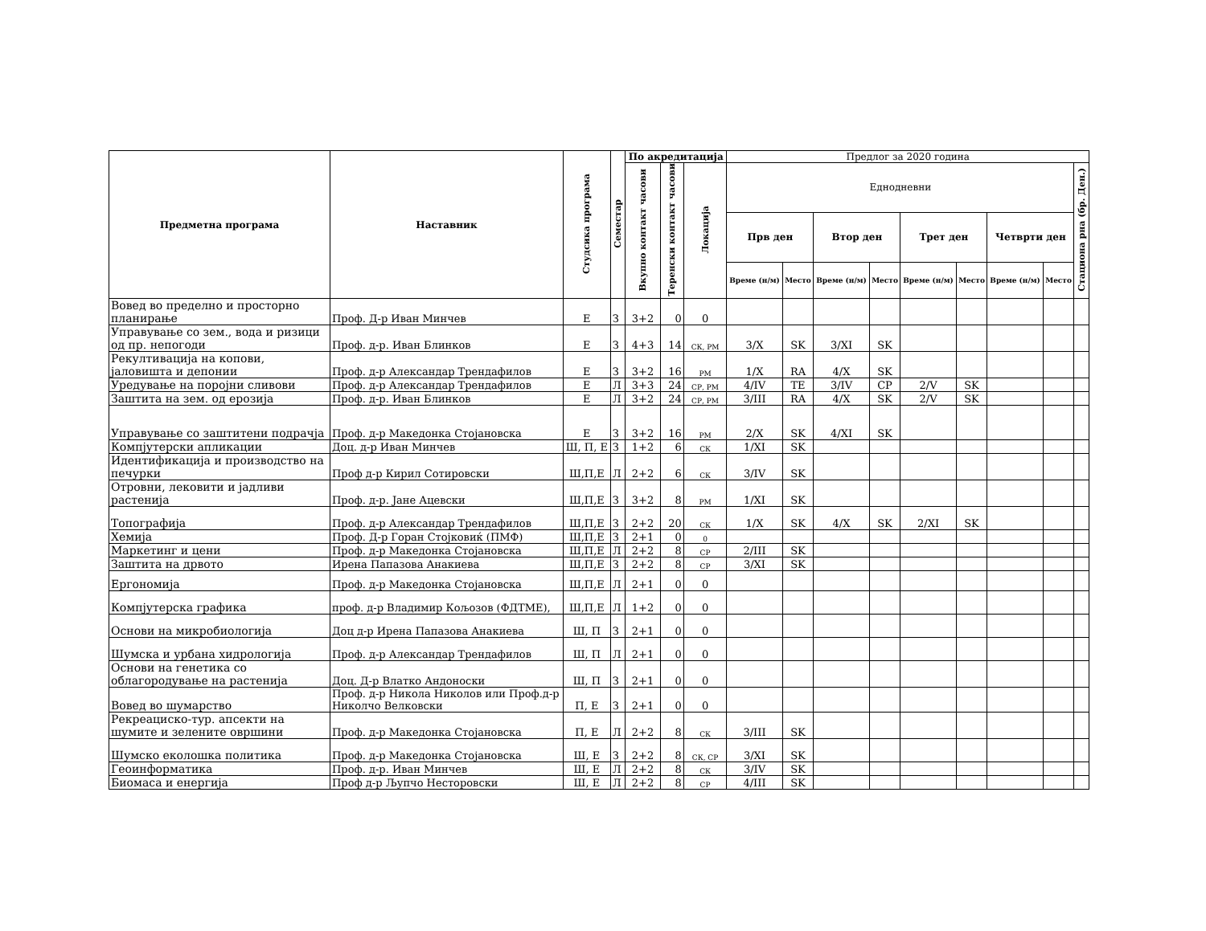| Предметна програма | Наставник | Студсика програма | Семестар | По акредитација | | | Предлог за 2020 година | | | | | | | | |
| --- | --- | --- | --- | --- | --- | --- | --- | --- | --- | --- | --- | --- | --- | --- | --- |
| | | | | Вкупно контакт часови | Теренски контакт часови | Локација | Еднодневни | | | | | | | | Стациона рна (бр. Ден.) |
| | | | | | | | Прв ден | | Втор ден | | Трет ден | | Четврти ден | | |
| | | | | | | | Време (н/м) | Место | Време (н/м) | Место | Време (н/м) | Место | Време (н/м) | Место | |
| Вовед во пределно и просторно планирање | Проф. Д-р Иван Минчев | Е | З | 3+2 | 0 | 0 | | | | | | | | | |
| Управување со зем., вода и ризици од пр. непогоди | Проф. д-р. Иван Блинков | Е | З | 4+3 | 14 | СК, РМ | 3/X | SK | 3/XI | SK | | | | | |
| Рекултивација на копови, јаловишта и депонии | Проф. д-р Александар Трендафилов | Е | З | 3+2 | 16 | РМ | 1/X | RA | 4/X | SK | | | | | |
| Уредување на поројни сливови | Проф. д-р Александар Трендафилов | Е | Л | 3+3 | 24 | СР, РМ | 4/IV | TE | 3/IV | CP | 2/V | SK | | | |
| Заштита на зем. од ерозија | Проф. д-р. Иван Блинков | Е | Л | 3+2 | 24 | СР, РМ | 3/III | RA | 4/X | SK | 2/V | SK | | | |
| Управување со заштитени подрачја | Проф. д-р Македонка Стојановска | Е | З | 3+2 | 16 | РМ | 2/X | SK | 4/XI | SK | | | | | |
| Компјутерски апликации | Доц. д-р Иван Минчев | Ш, П, Е | З | 1+2 | 6 | СК | 1/XI | SK | | | | | | | |
| Идентификација и производство на печурки | Проф д-р Кирил Сотировски | Ш,П,Е | Л | 2+2 | 6 | СК | 3/IV | SK | | | | | | | |
| Отровни, лековити и јадливи растенија | Проф. д-р. Јане Ацевски | Ш,П,Е | З | 3+2 | 8 | РМ | 1/XI | SK | | | | | | | |
| Топографија | Проф. д-р Александар Трендафилов | Ш,П,Е | З | 2+2 | 20 | СК | 1/X | SK | 4/X | SK | 2/XI | SK | | | |
| Хемија | Проф. Д-р Горан Стојковиќ (ПМФ) | Ш,П,Е | З | 2+1 | 0 | 0 | | | | | | | | | |
| Маркетинг и цени | Проф. д-р Македонка Стојановска | Ш,П,Е | Л | 2+2 | 8 | СР | 2/III | SK | | | | | | | |
| Заштита на дрвото | Ирена Папазова Анакиева | Ш,П,Е | З | 2+2 | 8 | СР | 3/XI | SK | | | | | | | |
| Ергономија | Проф. д-р Македонка Стојановска | Ш,П,Е | Л | 2+1 | 0 | 0 | | | | | | | | | |
| Компјутерска графика | проф. д-р Владимир Кољозов (ФДТМЕ), | Ш,П,Е | Л | 1+2 | 0 | 0 | | | | | | | | | |
| Основи на микробиологија | Доц д-р Ирена Папазова Анакиева | Ш, П | З | 2+1 | 0 | 0 | | | | | | | | | |
| Шумска и урбана хидрологија | Проф. д-р Александар Трендафилов | Ш, П | Л | 2+1 | 0 | 0 | | | | | | | | | |
| Основи на генетика со облагородување на растенија | Доц. Д-р Влатко Андоноски | Ш, П | З | 2+1 | 0 | 0 | | | | | | | | | |
| Вовед во шумарство | Проф. д-р Никола Николов или Проф.д-р Николчо Велковски | П, Е | З | 2+1 | 0 | 0 | | | | | | | | | |
| Рекреациско-тур. апсекти на шумите и зелените овршини | Проф. д-р Македонка Стојановска | П, Е | Л | 2+2 | 8 | СК | 3/III | SK | | | | | | | |
| Шумско еколошка политика | Проф. д-р Македонка Стојановска | Ш, Е | З | 2+2 | 8 | СК, СР | 3/XI | SK | | | | | | | |
| Геоинформатика | Проф. д-р. Иван Минчев | Ш, Е | Л | 2+2 | 8 | СК | 3/IV | SK | | | | | | | |
| Биомаса и енергија | Проф д-р Љупчо Несторовски | Ш, Е | Л | 2+2 | 8 | СР | 4/III | SK | | | | | | | |